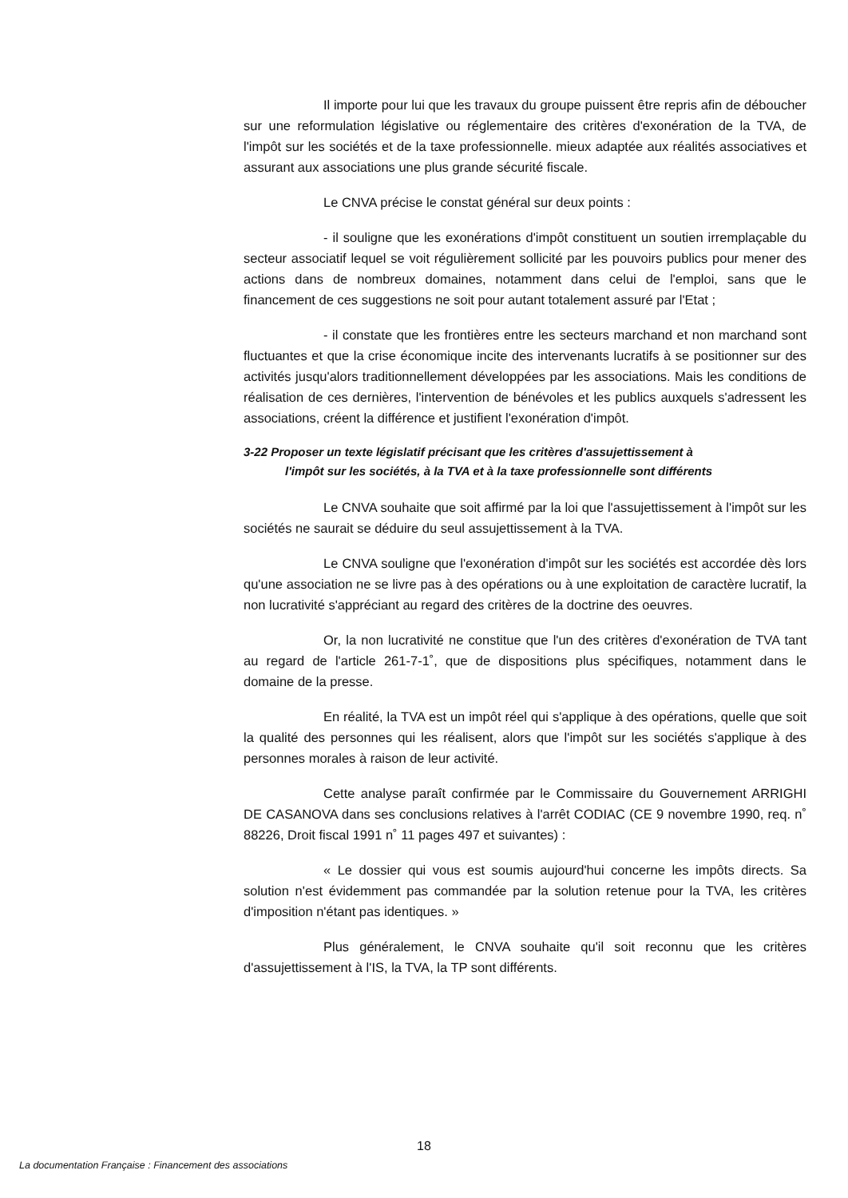Il importe pour lui que les travaux du groupe puissent être repris afin de déboucher sur une reformulation législative ou réglementaire des critères d'exonération de la TVA, de l'impôt sur les sociétés et de la taxe professionnelle. mieux adaptée aux réalités associatives et assurant aux associations une plus grande sécurité fiscale.
Le CNVA précise le constat général sur deux points :
- il souligne que les exonérations d'impôt constituent un soutien irremplaçable du secteur associatif lequel se voit régulièrement sollicité par les pouvoirs publics pour mener des actions dans de nombreux domaines, notamment dans celui de l'emploi, sans que le financement de ces suggestions ne soit pour autant totalement assuré par l'Etat ;
- il constate que les frontières entre les secteurs marchand et non marchand sont fluctuantes et que la crise économique incite des intervenants lucratifs à se positionner sur des activités jusqu'alors traditionnellement développées par les associations. Mais les conditions de réalisation de ces dernières, l'intervention de bénévoles et les publics auxquels s'adressent les associations, créent la différence et justifient l'exonération d'impôt.
3-22 Proposer un texte législatif précisant que les critères d'assujettissement à
l'impôt sur les sociétés, à la TVA et à la taxe professionnelle sont différents
Le CNVA souhaite que soit affirmé par la loi que l'assujettissement à l'impôt sur les sociétés ne saurait se déduire du seul assujettissement à la TVA.
Le CNVA souligne que l'exonération d'impôt sur les sociétés est accordée dès lors qu'une association ne se livre pas à des opérations ou à une exploitation de caractère lucratif, la non lucrativité s'appréciant au regard des critères de la doctrine des oeuvres.
Or, la non lucrativité ne constitue que l'un des critères d'exonération de TVA tant au regard de l'article 261-7-1˚, que de dispositions plus spécifiques, notamment dans le domaine de la presse.
En réalité, la TVA est un impôt réel qui s'applique à des opérations, quelle que soit la qualité des personnes qui les réalisent, alors que l'impôt sur les sociétés s'applique à des personnes morales à raison de leur activité.
Cette analyse paraît confirmée par le Commissaire du Gouvernement ARRIGHI DE CASANOVA dans ses conclusions relatives à l'arrêt CODIAC (CE 9 novembre 1990, req. n˚ 88226, Droit fiscal 1991 n˚ 11 pages 497 et suivantes) :
« Le dossier qui vous est soumis aujourd'hui concerne les impôts directs. Sa solution n'est évidemment pas commandée par la solution retenue pour la TVA, les critères d'imposition n'étant pas identiques. »
Plus généralement, le CNVA souhaite qu'il soit reconnu que les critères d'assujettissement à l'IS, la TVA, la TP sont différents.
18
La documentation Française : Financement des associations